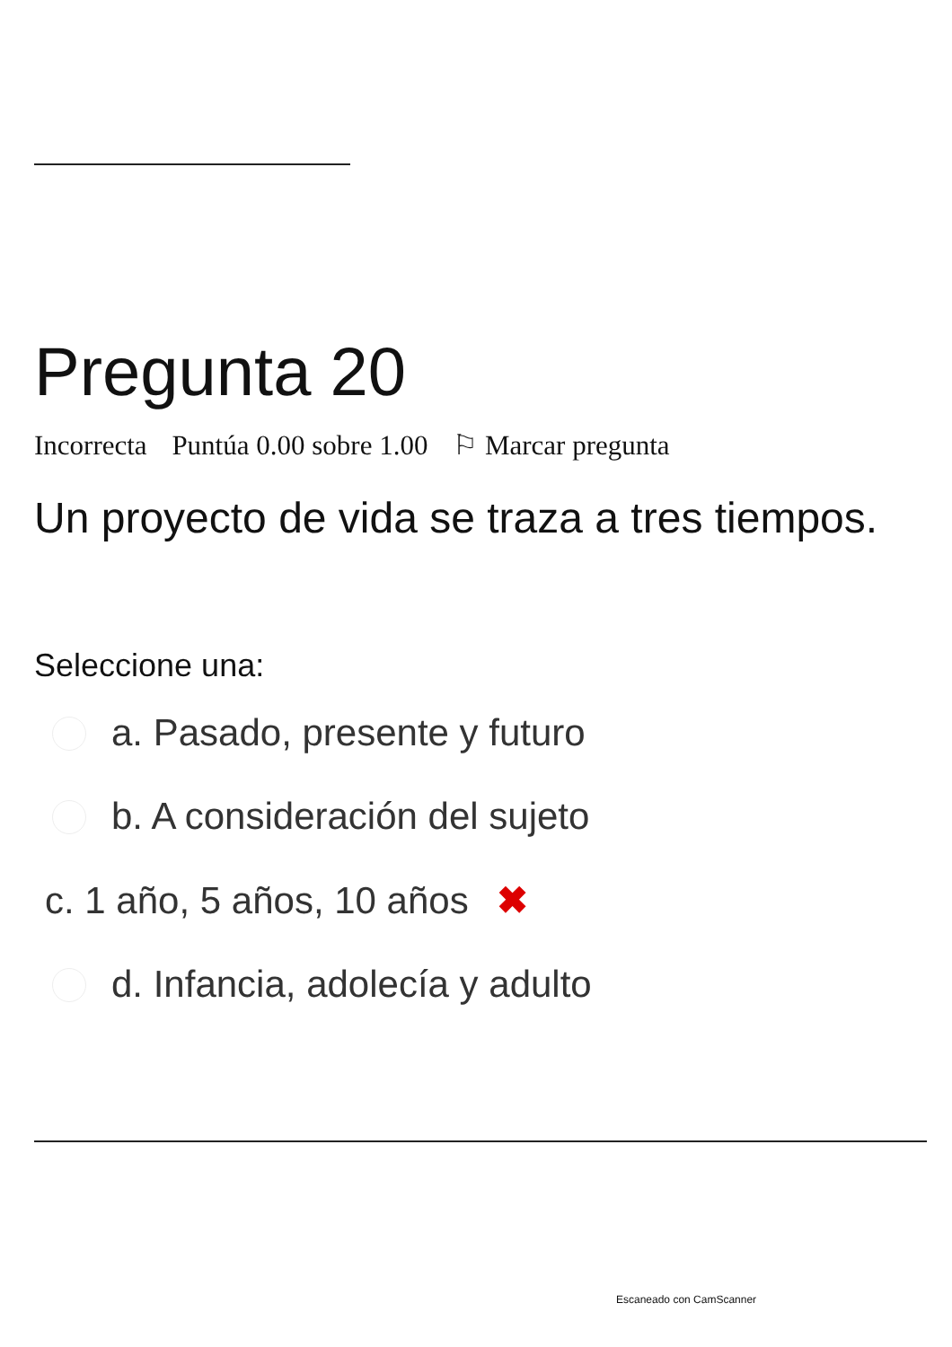Pregunta 20
Incorrecta Puntúa 0.00 sobre 1.00 ⚐ Marcar pregunta
Un proyecto de vida se traza a tres tiempos.
Seleccione una:
a. Pasado, presente y futuro
b. A consideración del sujeto
c. 1 año, 5 años, 10 años ✖
d. Infancia, adolecía y adulto
Escaneado con CamScanner